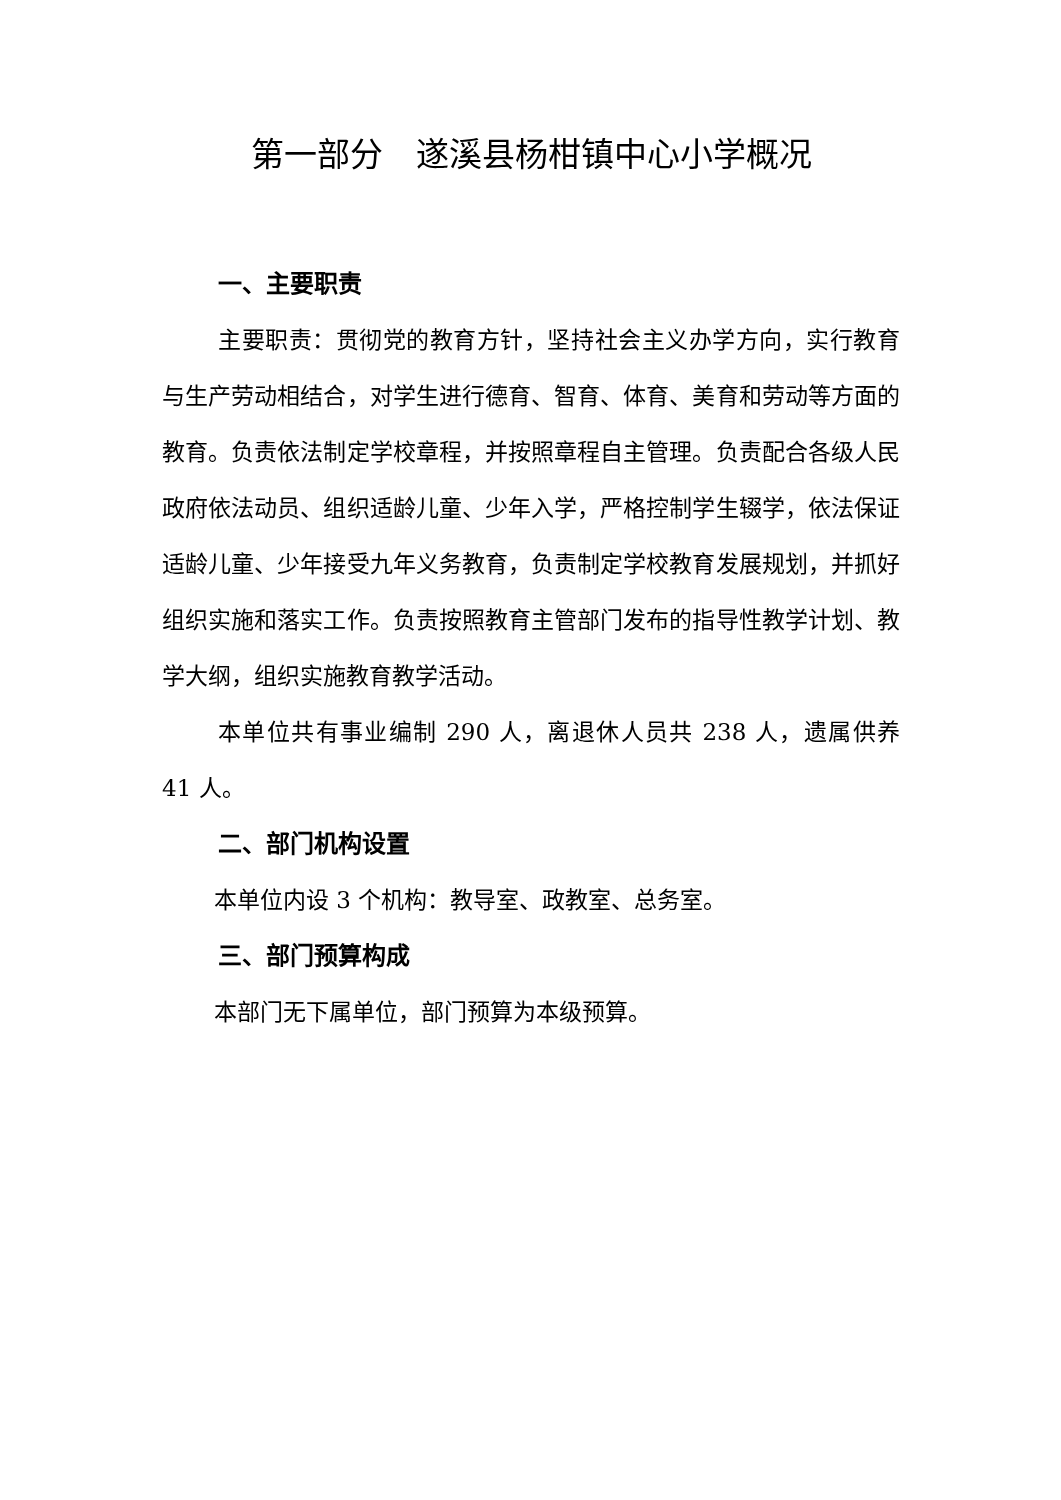第一部分　遂溪县杨柑镇中心小学概况
一、主要职责
主要职责：贯彻党的教育方针，坚持社会主义办学方向，实行教育与生产劳动相结合，对学生进行德育、智育、体育、美育和劳动等方面的教育。负责依法制定学校章程，并按照章程自主管理。负责配合各级人民政府依法动员、组织适龄儿童、少年入学，严格控制学生辍学，依法保证适龄儿童、少年接受九年义务教育，负责制定学校教育发展规划，并抓好组织实施和落实工作。负责按照教育主管部门发布的指导性教学计划、教学大纲，组织实施教育教学活动。
本单位共有事业编制 290 人，离退休人员共 238 人，遗属供养 41 人。
二、部门机构设置
本单位内设 3 个机构：教导室、政教室、总务室。
三、部门预算构成
本部门无下属单位，部门预算为本级预算。